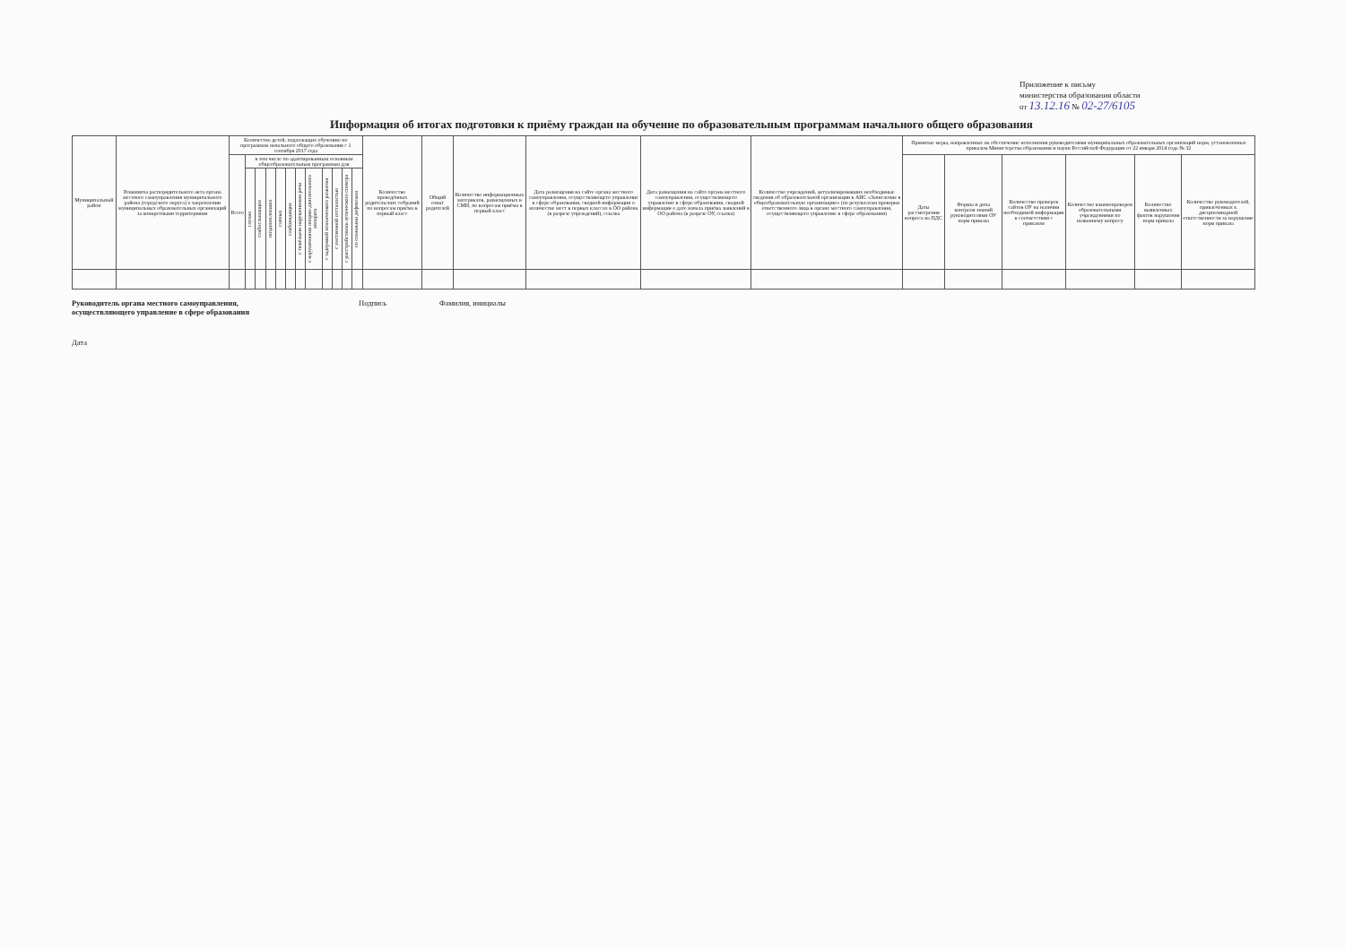Приложение к письму
министерства образования области
от 13.12.16 № 02-27/6105
Информация об итогах подготовки к приёму граждан на обучение по образовательным программам начального общего образования
| Муниципальный район | Реквизиты распорядительного акта органа местного самоуправления муниципального района (городского округа) о закреплении муниципальных образовательных организаций за конкретными территориями | Количество детей, подлежащих обучению по программам начального общего образования с 1 сентября 2017 года | | | | | | | | | | | | Количество проведённых родительских собраний по вопросам приёма в первый класс | Общий охват родителей | Количество информационных материалов, размещенных в СМИ, по вопросам приёма в первый класс | Дата размещения на сайте органа местного самоуправления, осуществляющего управление в сфере образования, сводной информации о количестве мест в первых классах в ОО района (в разрезе учреждений), ссылка | Дата размещения на сайте органа местного самоуправления, осуществляющего управление в сфере образования, сводной информации о дате начала приёма заявлений в ОО района (в разрезе ОУ, ссылка) | Количество учреждений, актуализировавших необходимые сведения об образовательной организации в АИС «Зачисление в общеобразовательную организацию» (по результатам проверки ответственного лица в органе местного самоуправления, осуществляющего управление в сфере образования) | Принятые меры, направленные на обеспечение исполнения руководителями муниципальных образовательных организаций норм, установленных приказом Министерства образования и науки Российской Федерации от 22 января 2014 года № 32 | | | | | |
| --- | --- | --- | --- | --- | --- | --- | --- | --- | --- | --- | --- | --- | --- | --- | --- | --- | --- | --- | --- | --- | --- | --- | --- | --- | --- |
| | | Всего | в том числе по адаптированным основным общеобразовательным программам для | | | | | | | | | | | | | | | | | Даты рассмотрения вопроса на ПДС | Формы и даты контроля знаний руководителями ОУ норм приказа | Количество проверок сайтов ОУ на наличии необходимой информации в соответствии с приказом | Количество взаимопроверок образовательными учреждениями по названному вопросу | Количество выявленных фактов нарушения норм приказа | Количество руководителей, привлеченных к дисциплинарной ответственности за нарушение норм приказа |
| | | | глухих | слабослышащих | позднооглохших | слепых | слабовидящих | с тяжёлыми нарушениями речи | с нарушениями опорно-двигательного аппарата | с задержкой психического развития | с умственной отсталостью | с расстройствами аутического спектра | со сложными дефектами | | | | | | | | | | | | |
Руководитель органа местного самоуправления,
осуществляющего управление в сфере образования Подпись Фамилия, инициалы
Дата